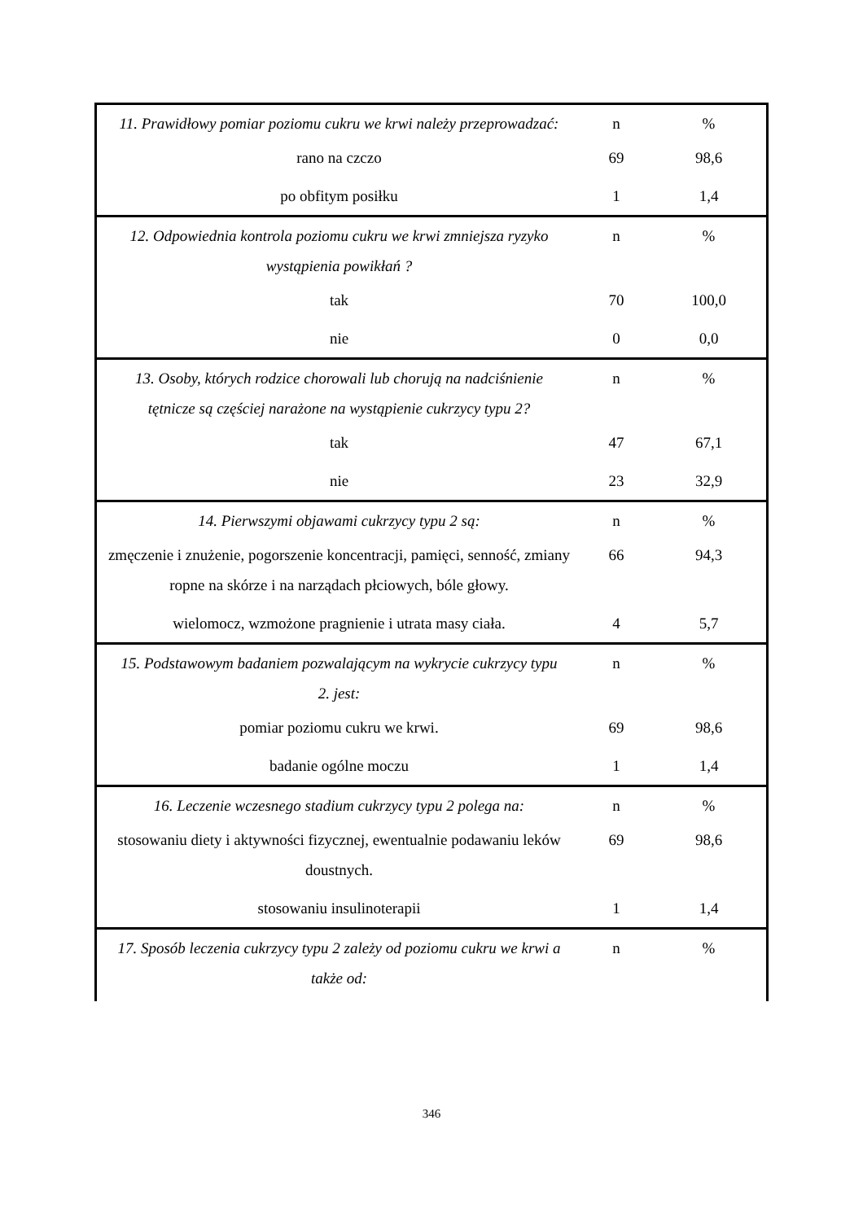| 11. Prawidłowy pomiar poziomu cukru we krwi należy przeprowadzać: | n | % |
| rano na czczo | 69 | 98,6 |
| po obfitym posiłku | 1 | 1,4 |
| 12. Odpowiednia kontrola poziomu cukru we krwi zmniejsza ryzyko wystąpienia powikłań ? | n | % |
| tak | 70 | 100,0 |
| nie | 0 | 0,0 |
| 13. Osoby, których rodzice chorowali lub chorują na nadciśnienie tętnicze są częściej narażone na wystąpienie cukrzycy typu 2? | n | % |
| tak | 47 | 67,1 |
| nie | 23 | 32,9 |
| 14. Pierwszymi objawami cukrzycy typu 2 są: | n | % |
| zmęczenie i znużenie, pogorszenie koncentracji, pamięci, senność, zmiany ropne na skórze i na narządach płciowych, bóle głowy. | 66 | 94,3 |
| wielomocz, wzmożone pragnienie i utrata masy ciała. | 4 | 5,7 |
| 15. Podstawowym badaniem pozwalającym na wykrycie cukrzycy typu 2. jest: | n | % |
| pomiar poziomu cukru we krwi. | 69 | 98,6 |
| badanie ogólne moczu | 1 | 1,4 |
| 16. Leczenie wczesnego stadium cukrzycy typu 2 polega na: | n | % |
| stosowaniu diety i aktywności fizycznej, ewentualnie podawaniu leków doustnych. | 69 | 98,6 |
| stosowaniu insulinoterapii | 1 | 1,4 |
| 17. Sposób leczenia cukrzycy typu 2 zależy od poziomu cukru we krwi a także od: | n | % |
346